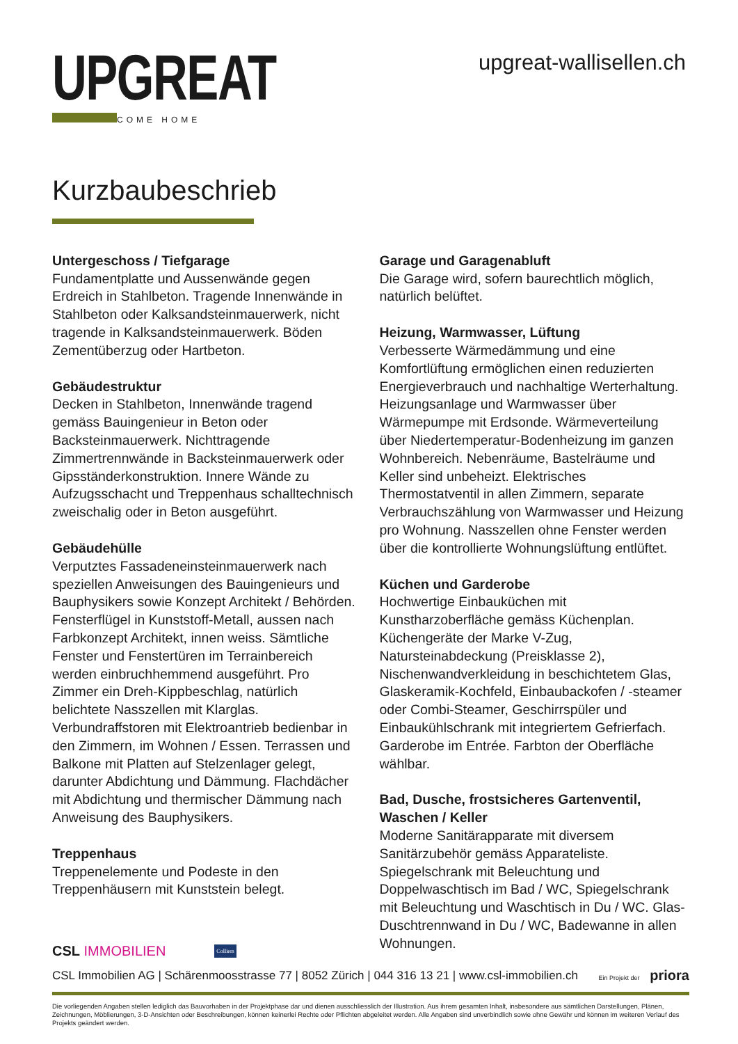UPGREAT
WELCOME HOME
upgreat-wallisellen.ch
Kurzbaubeschrieb
Untergeschoss / Tiefgarage
Fundamentplatte und Aussenwände gegen Erdreich in Stahlbeton. Tragende Innenwände in Stahlbeton oder Kalksandsteinmauerwerk, nicht tragende in Kalksandsteinmauerwerk. Böden Zementüberzug oder Hartbeton.
Gebäudestruktur
Decken in Stahlbeton, Innenwände tragend gemäss Bauingenieur in Beton oder Backsteinmauerwerk. Nichttragende Zimmertrennwände in Backsteinmauerwerk oder Gipsständerkonstruktion. Innere Wände zu Aufzugsschacht und Treppenhaus schalltechnisch zweischalig oder in Beton ausgeführt.
Gebäudehülle
Verputztes Fassadeneinsteinmauerwerk nach speziellen Anweisungen des Bauingenieurs und Bauphysikers sowie Konzept Architekt / Behörden. Fensterflügel in Kunststoff-Metall, aussen nach Farbkonzept Architekt, innen weiss. Sämtliche Fenster und Fenstertüren im Terrainbereich werden einbruchhemmend ausgeführt. Pro Zimmer ein Dreh-Kippbeschlag, natürlich belichtete Nasszellen mit Klarglas. Verbundraffstoren mit Elektroantrieb bedienbar in den Zimmern, im Wohnen / Essen. Terrassen und Balkone mit Platten auf Stelzenlager gelegt, darunter Abdichtung und Dämmung. Flachdächer mit Abdichtung und thermischer Dämmung nach Anweisung des Bauphysikers.
Treppenhaus
Treppenelemente und Podeste in den Treppenhäusern mit Kunststein belegt.
Garage und Garagenabluft
Die Garage wird, sofern baurechtlich möglich, natürlich belüftet.
Heizung, Warmwasser, Lüftung
Verbesserte Wärmedämmung und eine Komfortlüftung ermöglichen einen reduzierten Energieverbrauch und nachhaltige Werterhaltung. Heizungsanlage und Warmwasser über Wärmepumpe mit Erdsonde. Wärmeverteilung über Niedertemperatur-Bodenheizung im ganzen Wohnbereich. Nebenräume, Bastelräume und Keller sind unbeheizt. Elektrisches Thermostatventil in allen Zimmern, separate Verbrauchszählung von Warmwasser und Heizung pro Wohnung. Nasszellen ohne Fenster werden über die kontrollierte Wohnungslüftung entlüftet.
Küchen und Garderobe
Hochwertige Einbauküchen mit Kunstharzoberfläche gemäss Küchenplan. Küchengeräte der Marke V-Zug, Natursteinabdeckung (Preisklasse 2), Nischenwandverkleidung in beschichtetem Glas, Glaskeramik-Kochfeld, Einbaubackofen / -steamer oder Combi-Steamer, Geschirrspüler und Einbaukühlschrank mit integriertem Gefrierfach. Garderobe im Entrée. Farbton der Oberfläche wählbar.
Bad, Dusche, frostsicheres Gartenventil,
Waschen / Keller
Moderne Sanitärapparate mit diversem Sanitärzubehör gemäss Apparateliste. Spiegelschrank mit Beleuchtung und Doppelwaschtisch im Bad / WC, Spiegelschrank mit Beleuchtung und Waschtisch in Du / WC. Glas-Duschtrennwand in Du / WC, Badewanne in allen Wohnungen.
CSL IMMOBILIEN
Colliers
CSL Immobilien AG | Schärenmoosstrasse 77 | 8052 Zürich | 044 316 13 21 | www.csl-immobilien.ch Ein Projekt der priora
Die vorliegenden Angaben stellen lediglich das Bauvorhaben in der Projektphase dar und dienen ausschliesslich der Illustration. Aus ihrem gesamten Inhalt, insbesondere aus sämtlichen Darstellungen, Plänen, Zeichnungen, Möblierungen, 3-D-Ansichten oder Beschreibungen, können keinerlei Rechte oder Pflichten abgeleitet werden. Alle Angaben sind unverbindlich sowie ohne Gewähr und können im weiteren Verlauf des Projekts geändert werden.